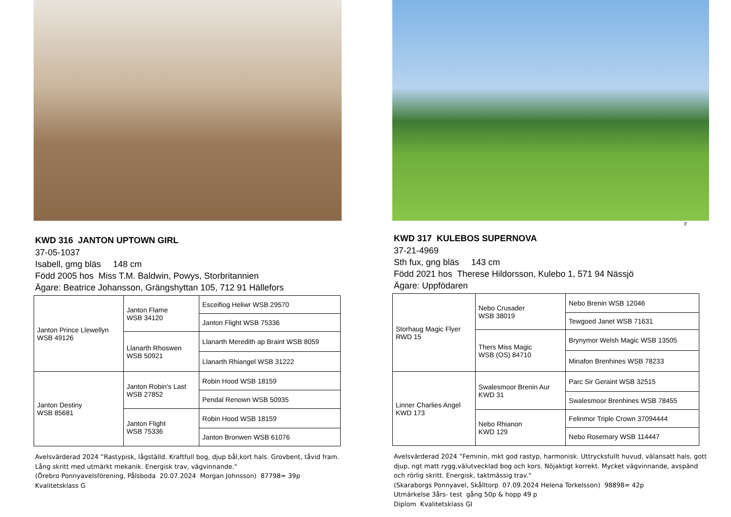KWD 316 JANTON UPTOWN GIRL
37-05-1037
Isabell, gmg bläs 148 cm
Född 2005 hos Miss T.M. Baldwin, Powys, Storbritannien
Ägare: Beatrice Johansson, Grängshyttan 105, 712 91 Hällefors
| Janton Prince Llewellyn WSB 49126 | Janton Flame WSB 34120 | Esceifiog Heliwr WSB 29570 |
| | | Janton Flight WSB 75336 |
| | Llanarth Rhoswen WSB 50921 | Llanarth Meredith ap Braint WSB 8059 |
| | | Llanarth Rhiangel WSB 31222 |
| Janton Destiny WSB 85681 | Janton Robin's Last WSB 27852 | Robin Hood WSB 18159 |
| | | Pendal Renown WSB 50935 |
| | Janton Flight WSB 75336 | Robin Hood WSB 18159 |
| | | Janton Bronwen WSB 61076 |
Avelsvärderad 2024 ”Rastypisk, lågställd. Kraftfull bog, djup bål,kort hals. Grovbent, tåvid fram. Lång skritt med utmärkt mekanik. Energisk trav, vägvinnande."
(Örebro Ponnyavelsförening, Pålsboda 20.07.2024 Morgan Johnsson) 87798= 39p
Kvalitetsklass G
F
KWD 317 KULEBOS SUPERNOVA
37-21-4969
Sth fux, gng bläs 143 cm
Född 2021 hos Therese Hildorsson, Kulebo 1, 571 94 Nässjö
Ägare: Uppfödaren
| Storhaug Magic Flyer RWD 15 | Nebo Crusader WSB 38019 | Nebo Brenin WSB 12046 |
| | | Tewgoed Janet WSB 71631 |
| | Thers Miss Magic WSB (OS) 84710 | Brynymor Welsh Magic WSB 13505 |
| | | Minafon Brenhines WSB 78233 |
| Linner Charlies Angel KWD 173 | Swalesmoor Brenin Aur KWD 31 | Parc Sir Geraint WSB 32515 |
| | | Swalesmoor Brenhines WSB 78455 |
| | Nebo Rhianon KWD 129 | Felinmor Triple Crown 37094444 |
| | | Nebo Rosemary WSB 114447 |
Avelsvärderad 2024 ”Feminin, mkt god rastyp, harmonisk. Uttrycksfullt huvud, välansatt hals, gott djup, ngt matt rygg,välutvecklad bog och kors. Nöjaktigt korrekt. Mycket vägvinnande, avspänd och rörlig skritt. Energisk, taktmässig trav."
(Skaraborgs Ponnyavel, Skålltorp 07.09.2024 Helena Torkelsson) 98898= 42p
Utmärkelse 3års- test gång 50p & hopp 49 p
Diplom Kvalitetsklass GI